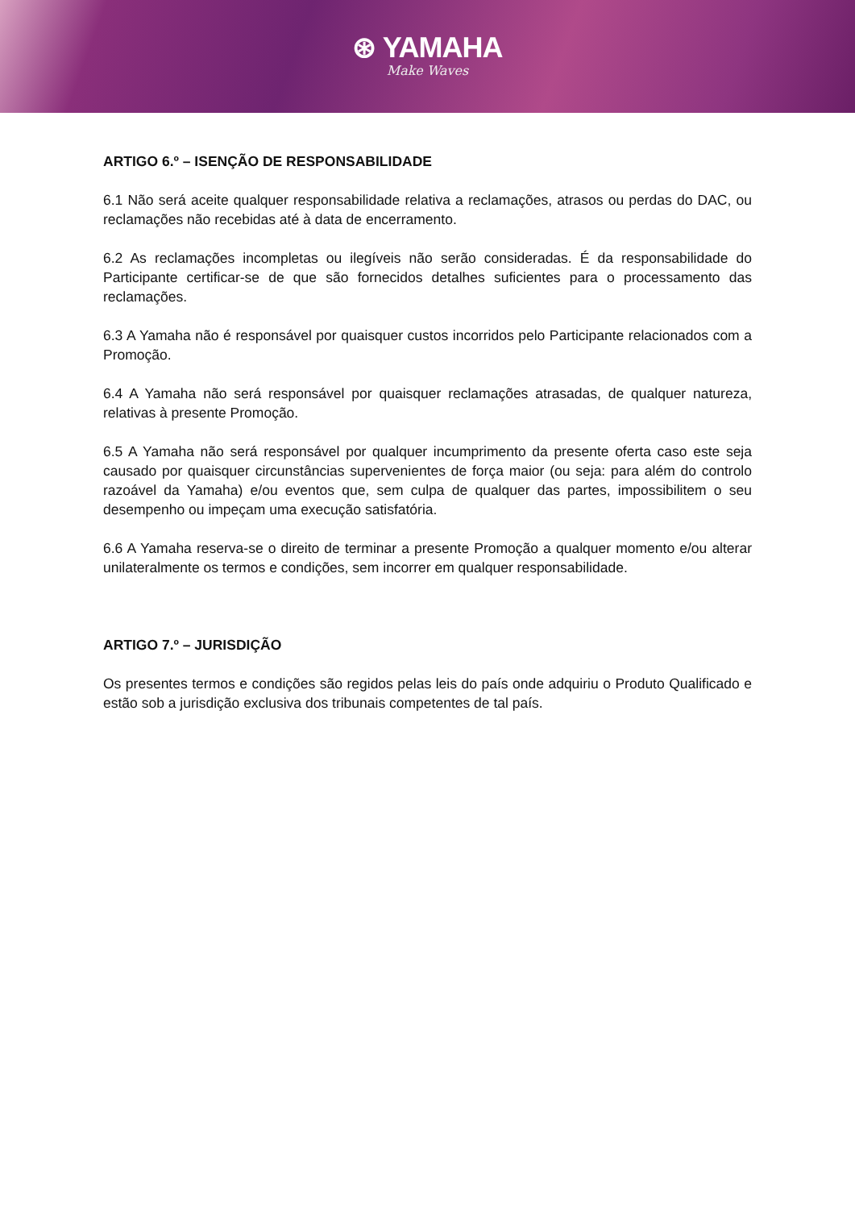⊛ YAMAHA
Make Waves
ARTIGO 6.º – ISENÇÃO DE RESPONSABILIDADE
6.1 Não será aceite qualquer responsabilidade relativa a reclamações, atrasos ou perdas do DAC, ou reclamações não recebidas até à data de encerramento.
6.2 As reclamações incompletas ou ilegíveis não serão consideradas. É da responsabilidade do Participante certificar-se de que são fornecidos detalhes suficientes para o processamento das reclamações.
6.3 A Yamaha não é responsável por quaisquer custos incorridos pelo Participante relacionados com a Promoção.
6.4 A Yamaha não será responsável por quaisquer reclamações atrasadas, de qualquer natureza, relativas à presente Promoção.
6.5 A Yamaha não será responsável por qualquer incumprimento da presente oferta caso este seja causado por quaisquer circunstâncias supervenientes de força maior (ou seja: para além do controlo razoável da Yamaha) e/ou eventos que, sem culpa de qualquer das partes, impossibilitem o seu desempenho ou impeçam uma execução satisfatória.
6.6 A Yamaha reserva-se o direito de terminar a presente Promoção a qualquer momento e/ou alterar unilateralmente os termos e condições, sem incorrer em qualquer responsabilidade.
ARTIGO 7.º – JURISDIÇÃO
Os presentes termos e condições são regidos pelas leis do país onde adquiriu o Produto Qualificado e estão sob a jurisdição exclusiva dos tribunais competentes de tal país.